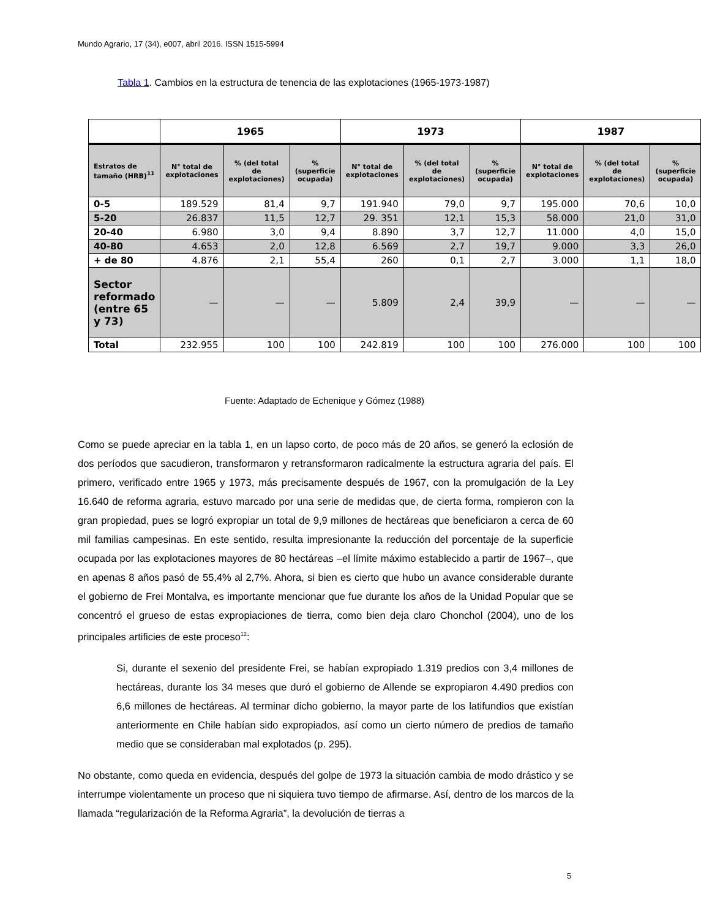Mundo Agrario, 17 (34), e007, abril 2016. ISSN 1515-5994
Tabla 1. Cambios en la estructura de tenencia de las explotaciones (1965-1973-1987)
| | 1965 | | | 1973 | | | 1987 | | |
| --- | --- | --- | --- | --- | --- | --- | --- | --- | --- |
| Estratos de tamaño (HRB)<sup>11</sup> | N° total de explotaciones | % (del total de explotaciones) | % (superficie ocupada) | N° total de explotaciones | % (del total de explotaciones) | % (superficie ocupada) | N° total de explotaciones | % (del total de explotaciones) | % (superficie ocupada) |
| 0-5 | 189.529 | 81,4 | 9,7 | 191.940 | 79,0 | 9,7 | 195.000 | 70,6 | 10,0 |
| 5-20 | 26.837 | 11,5 | 12,7 | 29. 351 | 12,1 | 15,3 | 58.000 | 21,0 | 31,0 |
| 20-40 | 6.980 | 3,0 | 9,4 | 8.890 | 3,7 | 12,7 | 11.000 | 4,0 | 15,0 |
| 40-80 | 4.653 | 2,0 | 12,8 | 6.569 | 2,7 | 19,7 | 9.000 | 3,3 | 26,0 |
| + de 80 | 4.876 | 2,1 | 55,4 | 260 | 0,1 | 2,7 | 3.000 | 1,1 | 18,0 |
| Sector reformado (entre 65 y 73) | — | — | — | 5.809 | 2,4 | 39,9 | — | — | — |
| Total | 232.955 | 100 | 100 | 242.819 | 100 | 100 | 276.000 | 100 | 100 |
Fuente: Adaptado de Echenique y Gómez (1988)
Como se puede apreciar en la tabla 1, en un lapso corto, de poco más de 20 años, se generó la eclosión de dos períodos que sacudieron, transformaron y retransformaron radicalmente la estructura agraria del país. El primero, verificado entre 1965 y 1973, más precisamente después de 1967, con la promulgación de la Ley 16.640 de reforma agraria, estuvo marcado por una serie de medidas que, de cierta forma, rompieron con la gran propiedad, pues se logró expropiar un total de 9,9 millones de hectáreas que beneficiaron a cerca de 60 mil familias campesinas. En este sentido, resulta impresionante la reducción del porcentaje de la superficie ocupada por las explotaciones mayores de 80 hectáreas –el límite máximo establecido a partir de 1967–, que en apenas 8 años pasó de 55,4% al 2,7%. Ahora, si bien es cierto que hubo un avance considerable durante el gobierno de Frei Montalva, es importante mencionar que fue durante los años de la Unidad Popular que se concentró el grueso de estas expropiaciones de tierra, como bien deja claro Chonchol (2004), uno de los principales artificies de este proceso<sup>12</sup>:
Si, durante el sexenio del presidente Frei, se habían expropiado 1.319 predios con 3,4 millones de hectáreas, durante los 34 meses que duró el gobierno de Allende se expropiaron 4.490 predios con 6,6 millones de hectáreas. Al terminar dicho gobierno, la mayor parte de los latifundios que existían anteriormente en Chile habían sido expropiados, así como un cierto número de predios de tamaño medio que se consideraban mal explotados (p. 295).
No obstante, como queda en evidencia, después del golpe de 1973 la situación cambia de modo drástico y se interrumpe violentamente un proceso que ni siquiera tuvo tiempo de afirmarse. Así, dentro de los marcos de la llamada “regularización de la Reforma Agraria”, la devolución de tierras a
5